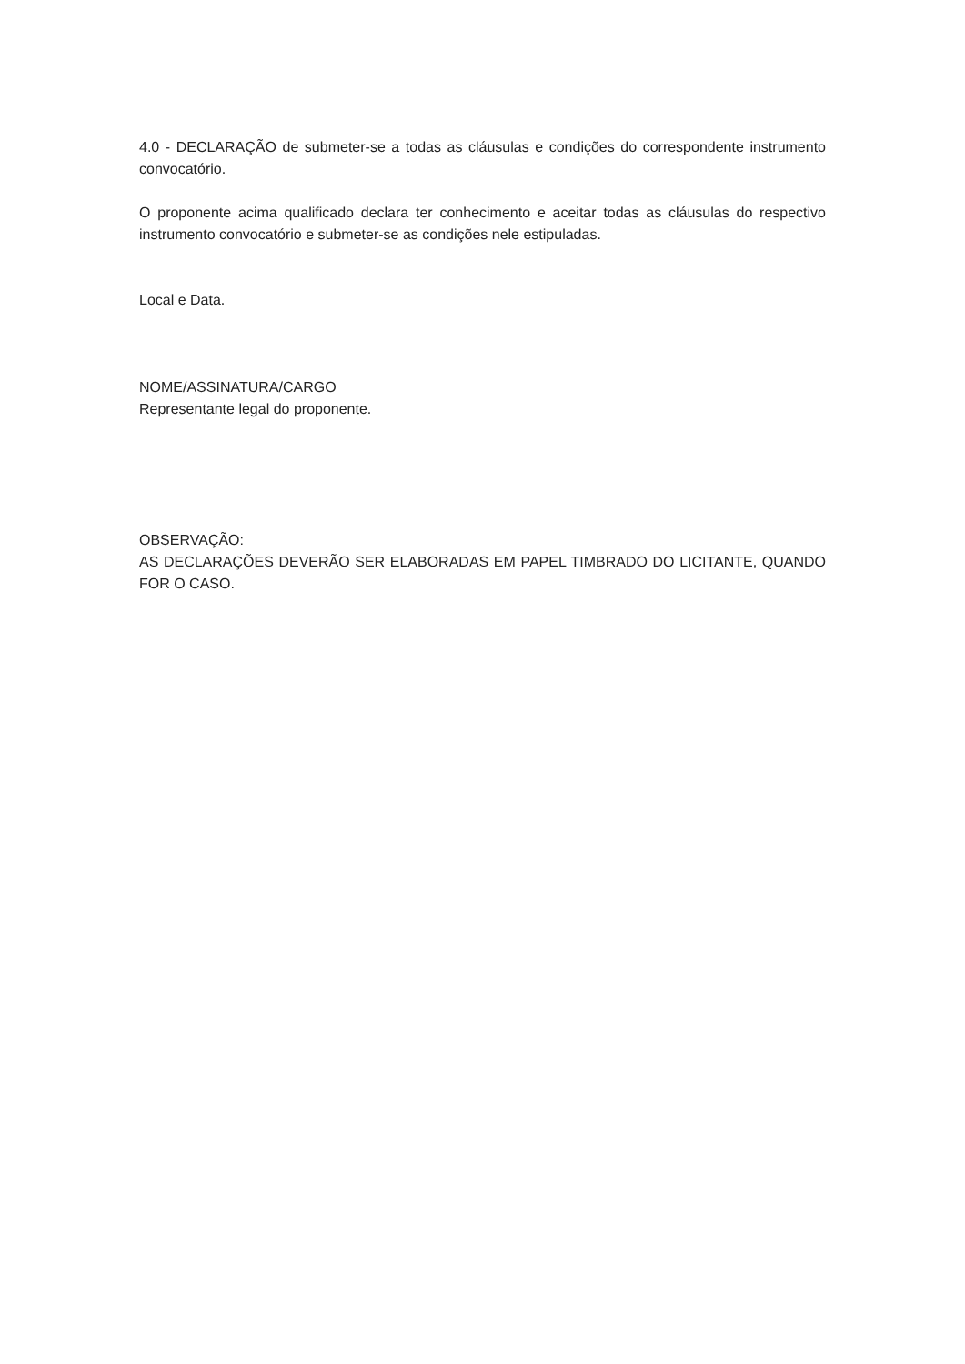4.0 - DECLARAÇÃO de submeter-se a todas as cláusulas e condições do correspondente instrumento convocatório.
O proponente acima qualificado declara ter conhecimento e aceitar todas as cláusulas do respectivo instrumento convocatório e submeter-se as condições nele estipuladas.
Local e Data.
NOME/ASSINATURA/CARGO
Representante legal do proponente.
OBSERVAÇÃO:
AS DECLARAÇÕES DEVERÃO SER ELABORADAS EM PAPEL TIMBRADO DO LICITANTE, QUANDO FOR O CASO.